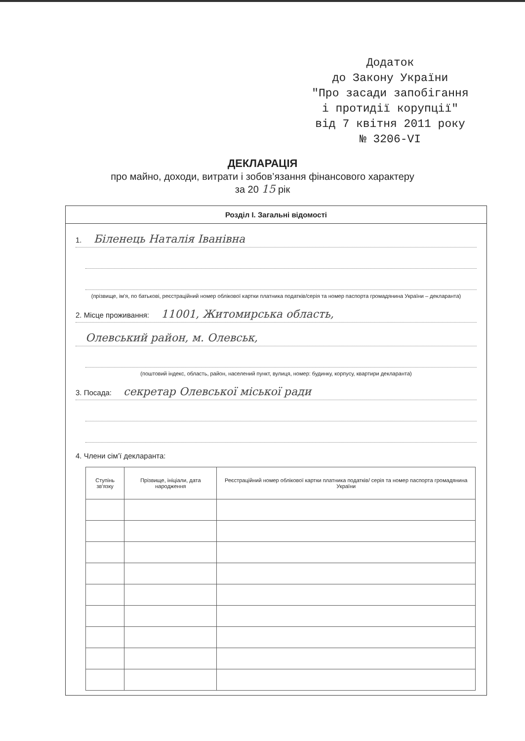Додаток
до Закону України
"Про засади запобігання
і протидії корупції"
від 7 квітня 2011 року
№ 3206-VI
ДЕКЛАРАЦІЯ
про майно, доходи, витрати і зобов’язання фінансового характеру
за 20 15 рік
Розділ І. Загальні відомості
1. Біленець Наталія Іванівна
(прізвище, ім'я, по батькові, реєстраційний номер облікової картки платника податків/серія та номер паспорта громадянина України – декларанта)
2. Місце проживання: 11001, Житомирська область,
Олевський район, м. Олевськ,
(поштовий індекс, область, район, населений пункт, вулиця, номер: будинку, корпусу, квартири декларанта)
3. Посада: секретар Олевської міської ради
4. Члени сім’ї декларанта:
| Ступінь зв'язку | Прізвище, ініціали, дата народження | Реєстраційний номер облікової картки платника податків/ серія та номер паспорта громадянина України |
| --- | --- | --- |